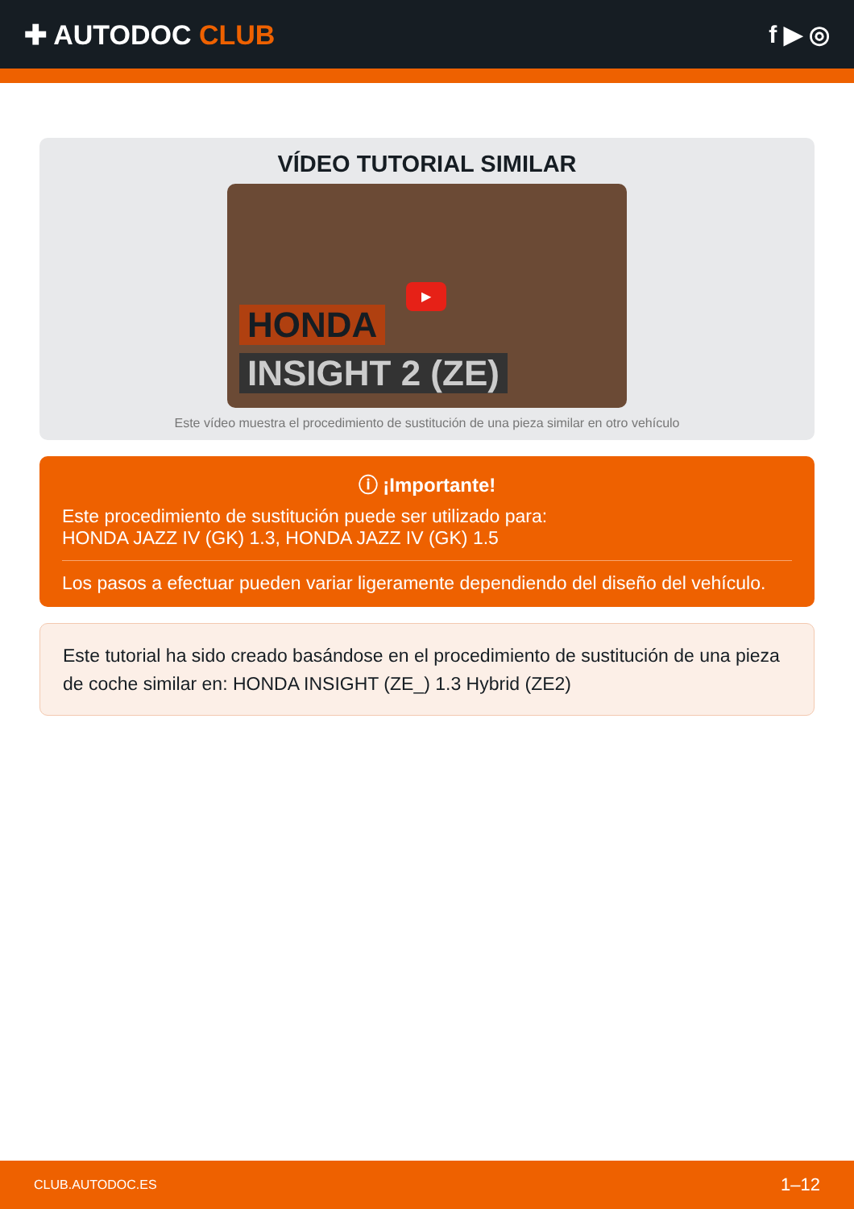✚ AUTODOC CLUB f ▶ ◎
VÍDEO TUTORIAL SIMILAR
▶
HONDA
INSIGHT 2 (ZE)
Este vídeo muestra el procedimiento de sustitución de una pieza similar en otro vehículo
ⓘ ¡Importante!
Este procedimiento de sustitución puede ser utilizado para:
HONDA JAZZ IV (GK) 1.3, HONDA JAZZ IV (GK) 1.5
Los pasos a efectuar pueden variar ligeramente dependiendo del diseño del vehículo.
Este tutorial ha sido creado basándose en el procedimiento de sustitución de una pieza de coche similar en: HONDA INSIGHT (ZE_) 1.3 Hybrid (ZE2)
CLUB.AUTODOC.ES 1–12